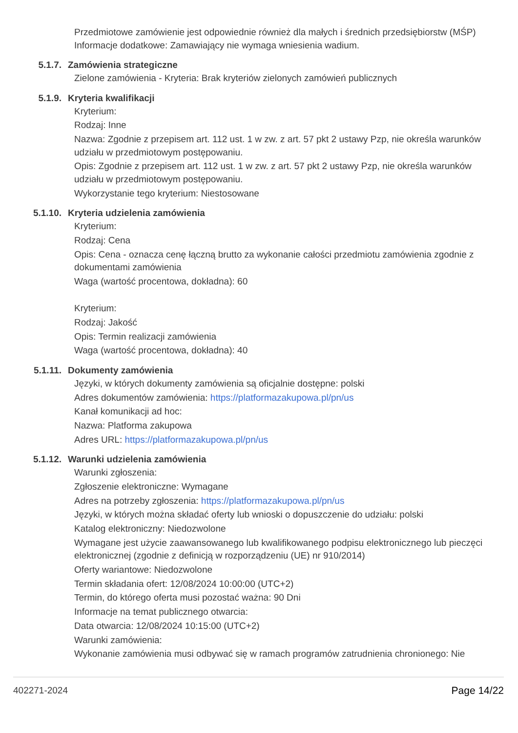Przedmiotowe zamówienie jest odpowiednie również dla małych i średnich przedsiębiorstw (MŚP)
Informacje dodatkowe: Zamawiający nie wymaga wniesienia wadium.
5.1.7. Zamówienia strategiczne
Zielone zamówienia - Kryteria: Brak kryteriów zielonych zamówień publicznych
5.1.9. Kryteria kwalifikacji
Kryterium:
Rodzaj: Inne
Nazwa: Zgodnie z przepisem art. 112 ust. 1 w zw. z art. 57 pkt 2 ustawy Pzp, nie określa warunków udziału w przedmiotowym postępowaniu.
Opis: Zgodnie z przepisem art. 112 ust. 1 w zw. z art. 57 pkt 2 ustawy Pzp, nie określa warunków udziału w przedmiotowym postępowaniu.
Wykorzystanie tego kryterium: Niestosowane
5.1.10. Kryteria udzielenia zamówienia
Kryterium:
Rodzaj: Cena
Opis: Cena - oznacza cenę łączną brutto za wykonanie całości przedmiotu zamówienia zgodnie z dokumentami zamówienia
Waga (wartość procentowa, dokładna): 60
Kryterium:
Rodzaj: Jakość
Opis: Termin realizacji zamówienia
Waga (wartość procentowa, dokładna): 40
5.1.11. Dokumenty zamówienia
Języki, w których dokumenty zamówienia są oficjalnie dostępne: polski
Adres dokumentów zamówienia: https://platformazakupowa.pl/pn/us
Kanał komunikacji ad hoc:
Nazwa: Platforma zakupowa
Adres URL: https://platformazakupowa.pl/pn/us
5.1.12. Warunki udzielenia zamówienia
Warunki zgłoszenia:
Zgłoszenie elektroniczne: Wymagane
Adres na potrzeby zgłoszenia: https://platformazakupowa.pl/pn/us
Języki, w których można składać oferty lub wnioski o dopuszczenie do udziału: polski
Katalog elektroniczny: Niedozwolone
Wymagane jest użycie zaawansowanego lub kwalifikowanego podpisu elektronicznego lub pieczęci elektronicznej (zgodnie z definicją w rozporządzeniu (UE) nr 910/2014)
Oferty wariantowe: Niedozwolone
Termin składania ofert: 12/08/2024 10:00:00 (UTC+2)
Termin, do którego oferta musi pozostać ważna: 90 Dni
Informacje na temat publicznego otwarcia:
Data otwarcia: 12/08/2024 10:15:00 (UTC+2)
Warunki zamówienia:
Wykonanie zamówienia musi odbywać się w ramach programów zatrudnienia chronionego: Nie
402271-2024 Page 14/22